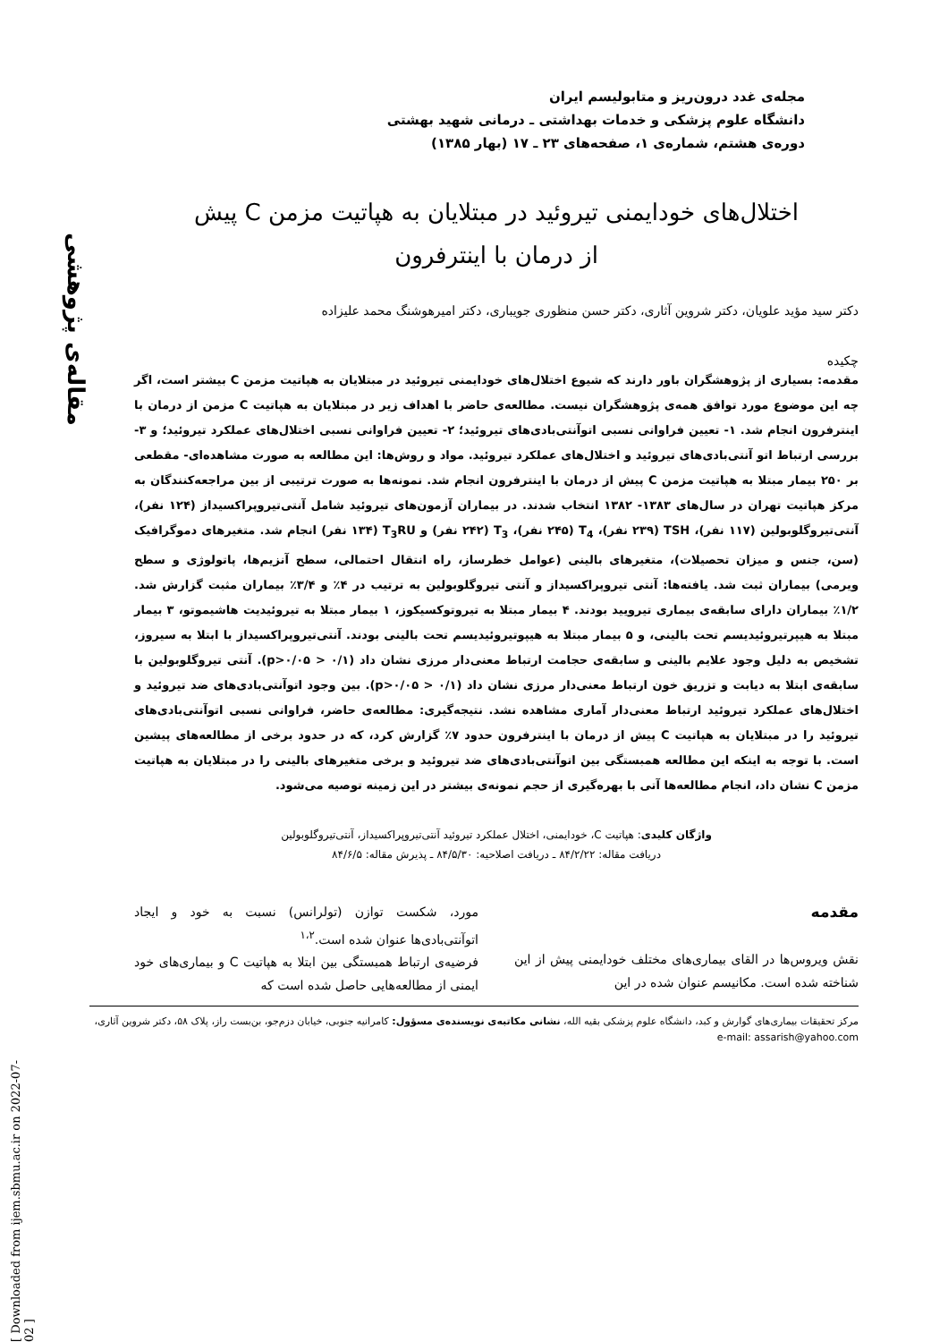مقاله‌ی پژوهشی
[ Downloaded from ijem.sbmu.ac.ir on 2022-07-02 ]
مجله‌ی غدد درون‌ریز و متابولیسم ایران
دانشگاه علوم پزشکی و خدمات بهداشتی ـ درمانی شهید بهشتی
دوره‌ی هشتم، شماره‌ی ۱، صفحه‌های ۲۳ ـ ۱۷ (بهار ۱۳۸۵)
اختلال‌های خودایمنی تیروئید در مبتلایان به هپاتیت مزمن C پیش
از درمان با اینترفرون
دکتر سید مؤید علویان، دکتر شروین آثاری، دکتر حسن منظوری جویباری، دکتر امیرهوشنگ محمد علیزاده
چکیده
مقدمه: بسیاری از پژوهشگران باور دارند که شیوع اختلال‌های خودایمنی تیروئید در مبتلایان به هپاتیت مزمن C بیشتر است، اگر چه این موضوع مورد توافق همه‌ی پژوهشگران نیست. مطالعه‌ی حاضر با اهداف زیر در مبتلایان به هپاتیت C مزمن از درمان با اینترفرون انجام شد. ۱- تعیین فراوانی نسبی اتوآنتی‌بادی‌های تیروئید؛ ۲- تعیین فراوانی نسبی اختلال‌های عملکرد تیروئید؛ و ۳- بررسی ارتباط اتو آنتی‌بادی‌های تیروئید و اختلال‌های عملکرد تیروئید. مواد و روش‌ها: این مطالعه به صورت مشاهده‌ای- مقطعی بر ۲۵۰ بیمار مبتلا به هپاتیت مزمن C پیش از درمان با اینترفرون انجام شد. نمونه‌ها به صورت ترتیبی از بین مراجعه‌کنندگان به مرکز هپاتیت تهران در سال‌های ۱۳۸۳- ۱۳۸۲ انتخاب شدند. در بیماران آزمون‌های تیروئید شامل آنتی‌تیروپراکسیداز (۱۲۴ نفر)، آنتی‌تیروگلوبولین (۱۱۷ نفر)، TSH (۲۳۹ نفر)، T<sub>4</sub> (۲۴۵ نفر)، T<sub>3</sub> (۲۴۲ نفر) و T<sub>3</sub>RU (۱۳۴ نفر) انجام شد. متغیرهای دموگرافیک (سن، جنس و میزان تحصیلات)، متغیرهای بالینی (عوامل خطرساز، راه انتقال احتمالی، سطح آنزیم‌ها، پاتولوژی و سطح ویرمی) بیماران ثبت شد. یافته‌ها: آنتی تیروپراکسیداز و آنتی تیروگلوبولین به ترتیب در ۴٪ و ۳/۴٪ بیماران مثبت گزارش شد. ۱/۲٪ بیماران دارای سابقه‌ی بیماری تیرویید بودند. ۴ بیمار مبتلا به تیروتوکسیکوز، ۱ بیمار مبتلا به تیروئیدیت هاشیموتو، ۳ بیمار مبتلا به هیپرتیروئیدیسم تحت بالینی، و ۵ بیمار مبتلا به هیپوتیروئیدیسم تحت بالینی بودند. آنتی‌تیروپراکسیداز با ابتلا به سیروز، تشخیص به دلیل وجود علایم بالینی و سابقه‌ی حجامت ارتباط معنی‌دار مرزی نشان داد (p>۰/۰۵ > ۰/۱). آنتی تیروگلوبولین با سابقه‌ی ابتلا به دیابت و تزریق خون ارتباط معنی‌دار مرزی نشان داد (p>۰/۰۵ > ۰/۱). بین وجود اتوآنتی‌بادی‌های ضد تیروئید و اختلال‌های عملکرد تیروئید ارتباط معنی‌دار آماری مشاهده نشد. نتیجه‌گیری: مطالعه‌ی حاضر، فراوانی نسبی اتوآنتی‌بادی‌های تیروئید را در مبتلایان به هپاتیت C پیش از درمان با اینترفرون حدود ۷٪ گزارش کرد، که در حدود برخی از مطالعه‌های پیشین است. با توجه به اینکه این مطالعه همبستگی بین اتوآنتی‌بادی‌های ضد تیروئید و برخی متغیرهای بالینی را در مبتلایان به هپاتیت مزمن C نشان داد، انجام مطالعه‌ها آتی با بهره‌گیری از حجم نمونه‌ی بیشتر در این زمینه توصیه می‌شود.
واژگان کلیدی: هپاتیت C، خودایمنی، اختلال عملکرد تیروئید آنتی‌تیروپراکسیداز، آنتی‌تیروگلوبولین
دریافت مقاله: ۸۴/۲/۲۲ ـ دریافت اصلاحیه: ۸۴/۵/۳۰ ـ پذیرش مقاله: ۸۴/۶/۵
مقدمه
نقش ویروس‌ها در القای بیماری‌های مختلف خودایمنی پیش از این شناخته شده است. مکانیسم عنوان شده در این
مورد، شکست توازن (تولرانس) نسبت به خود و ایجاد اتوآنتی‌بادی‌ها عنوان شده است.<sup>۱،۲</sup>
فرضیه‌ی ارتباط همبستگی بین ابتلا به هپاتیت C و بیماری‌های خود ایمنی از مطالعه‌هایی حاصل شده است که
مرکز تحقیقات بیماری‌های گوارش و کبد، دانشگاه علوم پزشکی بقیه الله، نشانی مکاتبه‌ی نویسنده‌ی مسؤول: کامرانیه جنوبی، خیابان دزم‌جو، بن‌بست راز، پلاک ۵۸، دکتر شروین آثاری، e-mail: assarish@yahoo.com